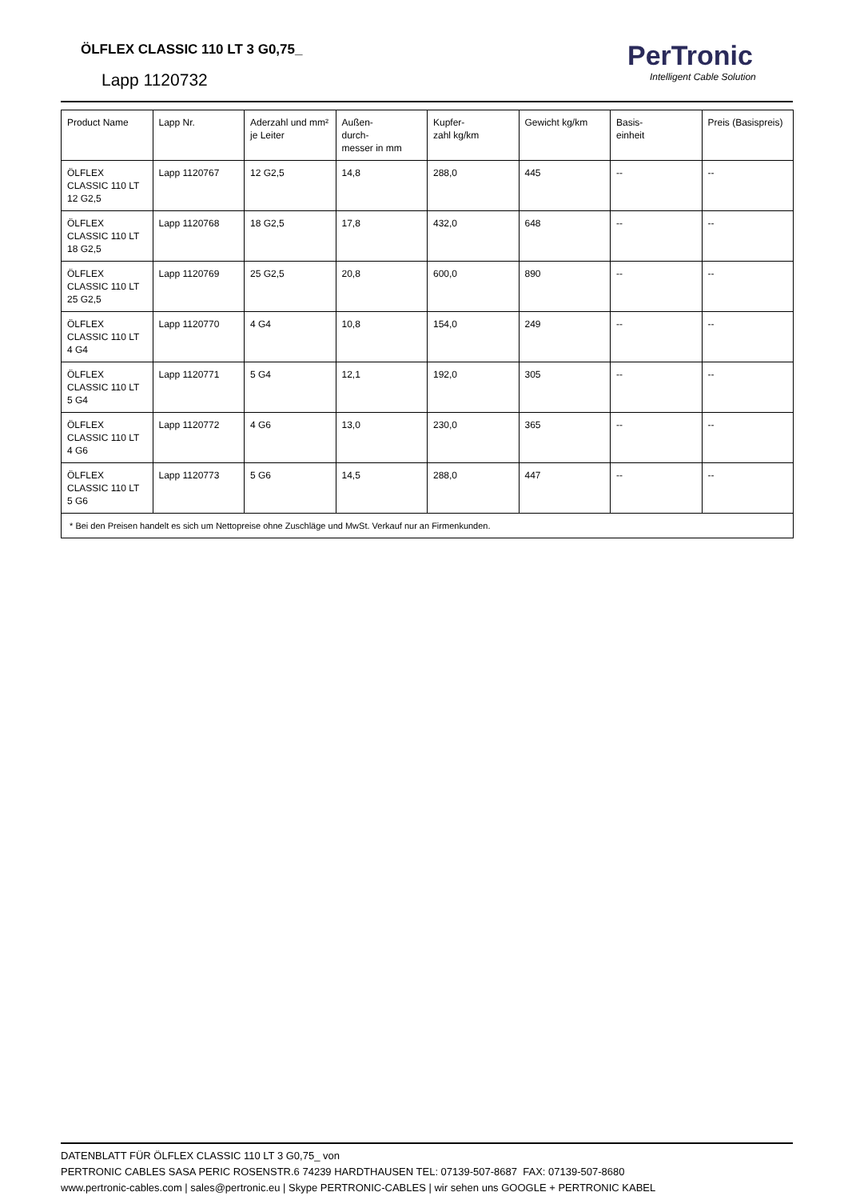ÖLFLEX CLASSIC 110 LT 3 G0,75_
Lapp 1120732
PerTronic
Intelligent Cable Solution
| Product Name | Lapp Nr. | Aderzahl und mm² je Leiter | Außen- durch- messer in mm | Kupfer- zahl kg/km | Gewicht kg/km | Basis- einheit | Preis (Basispreis) |
| --- | --- | --- | --- | --- | --- | --- | --- |
| ÖLFLEX CLASSIC 110 LT 12 G2,5 | Lapp 1120767 | 12 G2,5 | 14,8 | 288,0 | 445 | -- | -- |
| ÖLFLEX CLASSIC 110 LT 18 G2,5 | Lapp 1120768 | 18 G2,5 | 17,8 | 432,0 | 648 | -- | -- |
| ÖLFLEX CLASSIC 110 LT 25 G2,5 | Lapp 1120769 | 25 G2,5 | 20,8 | 600,0 | 890 | -- | -- |
| ÖLFLEX CLASSIC 110 LT 4 G4 | Lapp 1120770 | 4 G4 | 10,8 | 154,0 | 249 | -- | -- |
| ÖLFLEX CLASSIC 110 LT 5 G4 | Lapp 1120771 | 5 G4 | 12,1 | 192,0 | 305 | -- | -- |
| ÖLFLEX CLASSIC 110 LT 4 G6 | Lapp 1120772 | 4 G6 | 13,0 | 230,0 | 365 | -- | -- |
| ÖLFLEX CLASSIC 110 LT 5 G6 | Lapp 1120773 | 5 G6 | 14,5 | 288,0 | 447 | -- | -- |
| * Bei den Preisen handelt es sich um Nettopreise ohne Zuschläge und MwSt. Verkauf nur an Firmenkunden. | | | | | | | |
DATENBLATT FÜR ÖLFLEX CLASSIC 110 LT 3 G0,75_ von
PERTRONIC CABLES SASA PERIC ROSENSTR.6 74239 HARDTHAUSEN TEL: 07139-507-8687 FAX: 07139-507-8680
www.pertronic-cables.com | sales@pertronic.eu | Skype PERTRONIC-CABLES | wir sehen uns GOOGLE + PERTRONIC KABEL